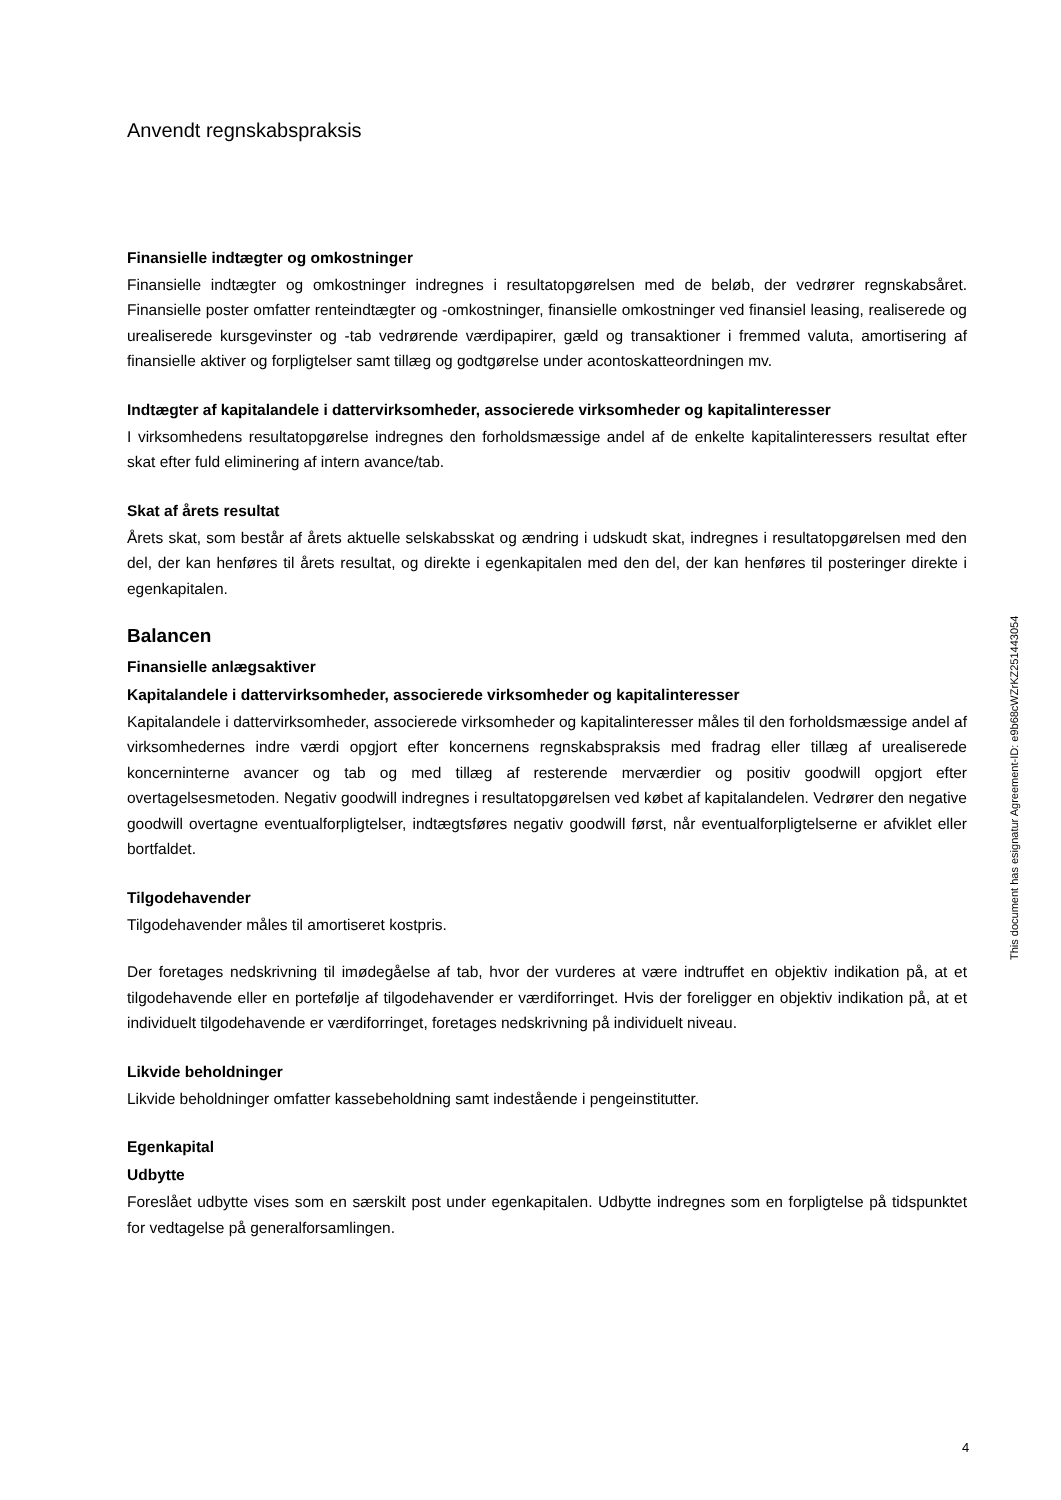Anvendt regnskabspraksis
Finansielle indtægter og omkostninger
Finansielle indtægter og omkostninger indregnes i resultatopgørelsen med de beløb, der vedrører regnskabsåret. Finansielle poster omfatter renteindtægter og -omkostninger, finansielle omkostninger ved finansiel leasing, realiserede og urealiserede kursgevinster og -tab vedrørende værdipapirer, gæld og transaktioner i fremmed valuta, amortisering af finansielle aktiver og forpligtelser samt tillæg og godtgørelse under acontoskatteordningen mv.
Indtægter af kapitalandele i dattervirksomheder, associerede virksomheder og kapitalinteresser
I virksomhedens resultatopgørelse indregnes den forholdsmæssige andel af de enkelte kapitalinteressers resultat efter skat efter fuld eliminering af intern avance/tab.
Skat af årets resultat
Årets skat, som består af årets aktuelle selskabsskat og ændring i udskudt skat, indregnes i resultatopgørelsen med den del, der kan henføres til årets resultat, og direkte i egenkapitalen med den del, der kan henføres til posteringer direkte i egenkapitalen.
Balancen
Finansielle anlægsaktiver
Kapitalandele i dattervirksomheder, associerede virksomheder og kapitalinteresser
Kapitalandele i dattervirksomheder, associerede virksomheder og kapitalinteresser måles til den forholdsmæssige andel af virksomhedernes indre værdi opgjort efter koncernens regnskabspraksis med fradrag eller tillæg af urealiserede koncerninterne avancer og tab og med tillæg af resterende merværdier og positiv goodwill opgjort efter overtagelsesmetoden. Negativ goodwill indregnes i resultatopgørelsen ved købet af kapitalandelen. Vedrører den negative goodwill overtagne eventualforpligtelser, indtægtsføres negativ goodwill først, når eventualforpligtelserne er afviklet eller bortfaldet.
Tilgodehavender
Tilgodehavender måles til amortiseret kostpris.
Der foretages nedskrivning til imødegåelse af tab, hvor der vurderes at være indtruffet en objektiv indikation på, at et tilgodehavende eller en portefølje af tilgodehavender er værdiforringet. Hvis der foreligger en objektiv indikation på, at et individuelt tilgodehavende er værdiforringet, foretages nedskrivning på individuelt niveau.
Likvide beholdninger
Likvide beholdninger omfatter kassebeholdning samt indestående i pengeinstitutter.
Egenkapital
Udbytte
Foreslået udbytte vises som en særskilt post under egenkapitalen. Udbytte indregnes som en forpligtelse på tidspunktet for vedtagelse på generalforsamlingen.
This document has esignatur Agreement-ID: e9b68cWZrKZ251443054
4